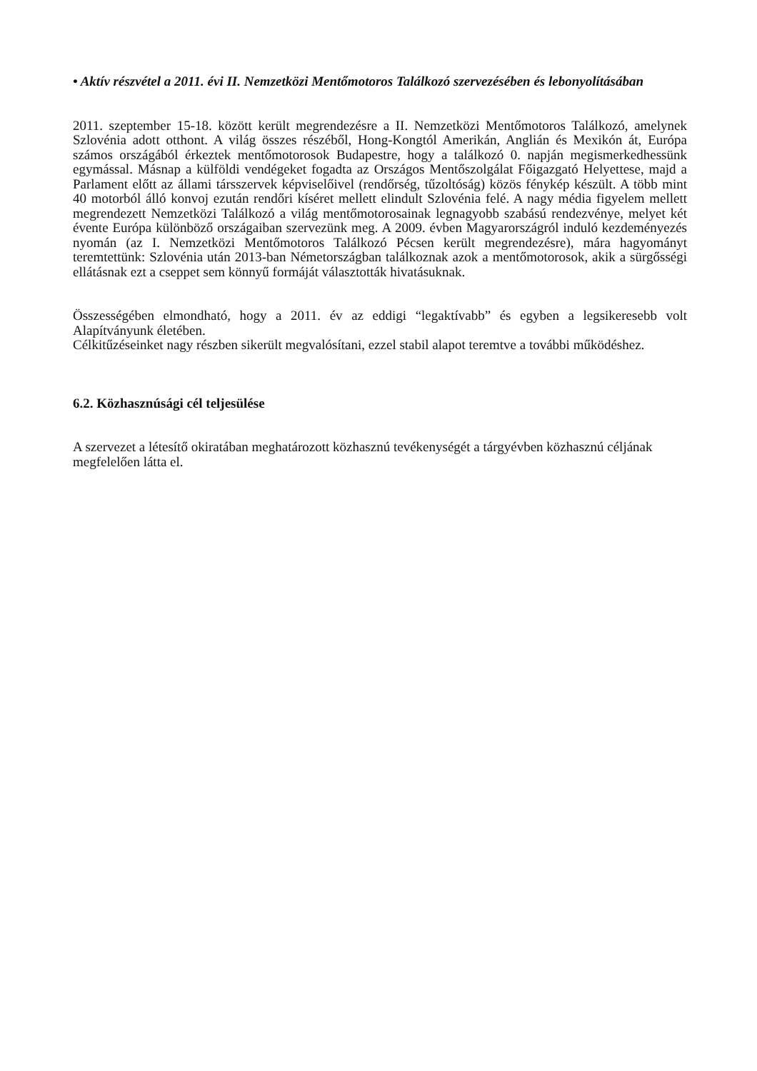• Aktív részvétel a 2011. évi II. Nemzetközi Mentőmotoros Találkozó szervezésében és lebonyolításában
2011. szeptember 15-18. között került megrendezésre a II. Nemzetközi Mentőmotoros Találkozó, amelynek Szlovénia adott otthont. A világ összes részéből, Hong-Kongtól Amerikán, Anglián és Mexikón át, Európa számos országából érkeztek mentőmotorosok Budapestre, hogy a találkozó 0. napján megismerkedhessünk egymással. Másnap a külföldi vendégeket fogadta az Országos Mentőszolgálat Főigazgató Helyettese, majd a Parlament előtt az állami társszervek képviselőivel (rendőrség, tűzoltóság) közös fénykép készült. A több mint 40 motorból álló konvoj ezután rendőri kíséret mellett elindult Szlovénia felé. A nagy média figyelem mellett megrendezett Nemzetközi Találkozó a világ mentőmotorosainak legnagyobb szabású rendezvénye, melyet két évente Európa különböző országaiban szervezünk meg. A 2009. évben Magyarországról induló kezdeményezés nyomán (az I. Nemzetközi Mentőmotoros Találkozó Pécsen került megrendezésre), mára hagyományt teremtettünk: Szlovénia után 2013-ban Németországban találkoznak azok a mentőmotorosok, akik a sürgősségi ellátásnak ezt a cseppet sem könnyű formáját választották hivatásuknak.
Összességében elmondható, hogy a 2011. év az eddigi “legaktívabb” és egyben a legsikeresebb volt Alapítványunk életében.
Célkitűzéseinket nagy részben sikerült megvalósítani, ezzel stabil alapot teremtve a további működéshez.
6.2. Közhasznúsági cél teljesülése
A szervezet a létesítő okiratában meghatározott közhasznú tevékenységét a tárgyévben közhasznú céljának megfelelően látta el.